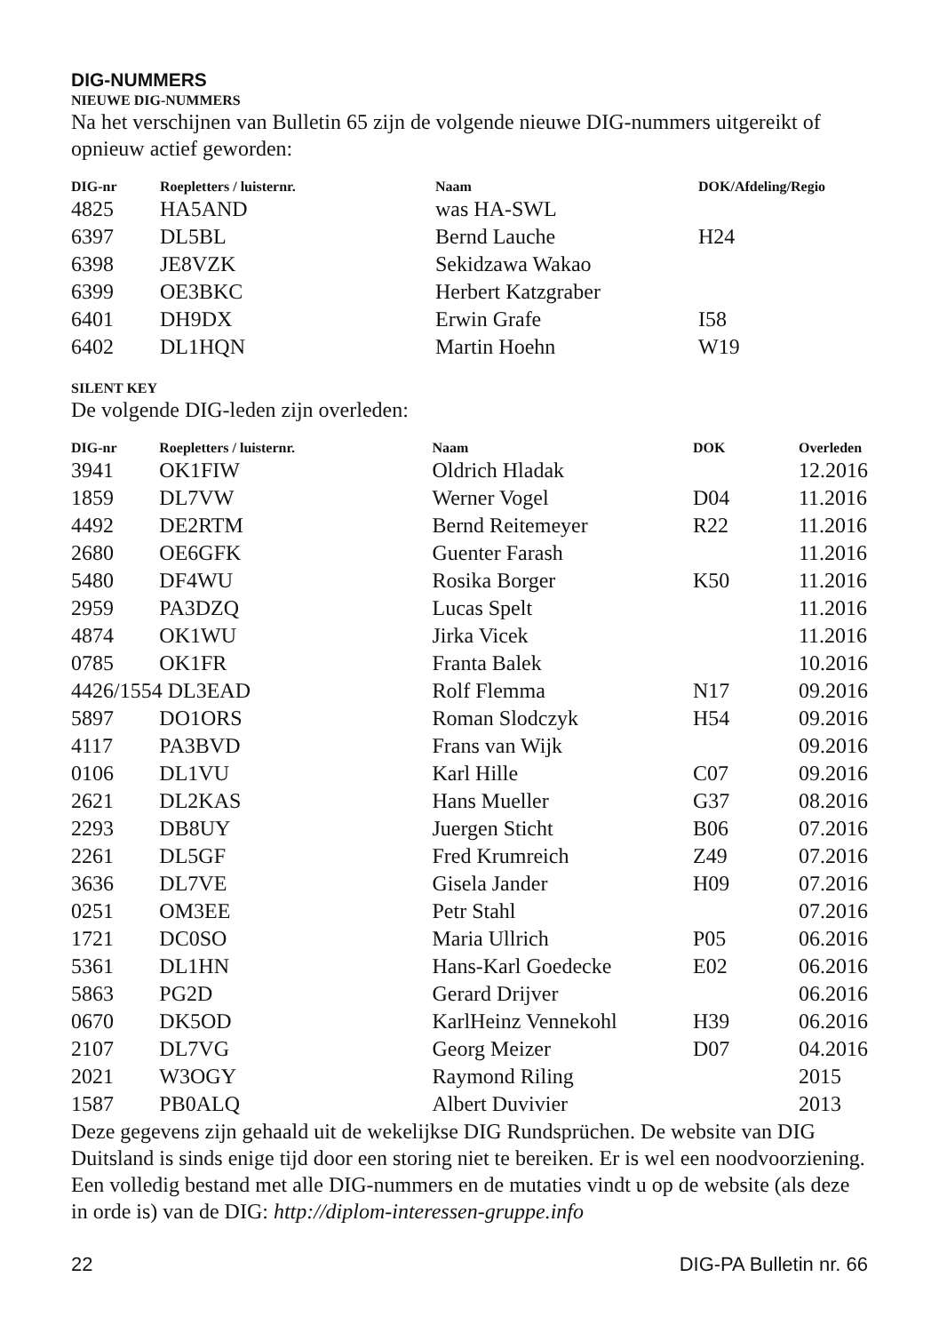DIG-NUMMERS
NIEUWE DIG-NUMMERS
Na het verschijnen van Bulletin 65 zijn de volgende nieuwe DIG-nummers uitgereikt of opnieuw actief geworden:
| DIG-nr | Roepletters / luisternr. | Naam | DOK/Afdeling/Regio |
| --- | --- | --- | --- |
| 4825 | HA5AND | was HA-SWL | |
| 6397 | DL5BL | Bernd Lauche | H24 |
| 6398 | JE8VZK | Sekidzawa Wakao | |
| 6399 | OE3BKC | Herbert Katzgraber | |
| 6401 | DH9DX | Erwin Grafe | I58 |
| 6402 | DL1HQN | Martin Hoehn | W19 |
SILENT KEY
De volgende DIG-leden zijn overleden:
| DIG-nr | Roepletters / luisternr. | Naam | DOK | Overleden |
| --- | --- | --- | --- | --- |
| 3941 | OK1FIW | Oldrich Hladak | | 12.2016 |
| 1859 | DL7VW | Werner Vogel | D04 | 11.2016 |
| 4492 | DE2RTM | Bernd Reitemeyer | R22 | 11.2016 |
| 2680 | OE6GFK | Guenter Farash | | 11.2016 |
| 5480 | DF4WU | Rosika Borger | K50 | 11.2016 |
| 2959 | PA3DZQ | Lucas Spelt | | 11.2016 |
| 4874 | OK1WU | Jirka Vicek | | 11.2016 |
| 0785 | OK1FR | Franta Balek | | 10.2016 |
| 4426/1554 DL3EAD | | Rolf Flemma | N17 | 09.2016 |
| 5897 | DO1ORS | Roman Slodczyk | H54 | 09.2016 |
| 4117 | PA3BVD | Frans van Wijk | | 09.2016 |
| 0106 | DL1VU | Karl Hille | C07 | 09.2016 |
| 2621 | DL2KAS | Hans Mueller | G37 | 08.2016 |
| 2293 | DB8UY | Juergen Sticht | B06 | 07.2016 |
| 2261 | DL5GF | Fred Krumreich | Z49 | 07.2016 |
| 3636 | DL7VE | Gisela Jander | H09 | 07.2016 |
| 0251 | OM3EE | Petr Stahl | | 07.2016 |
| 1721 | DC0SO | Maria Ullrich | P05 | 06.2016 |
| 5361 | DL1HN | Hans-Karl Goedecke | E02 | 06.2016 |
| 5863 | PG2D | Gerard Drijver | | 06.2016 |
| 0670 | DK5OD | KarlHeinz Vennekohl | H39 | 06.2016 |
| 2107 | DL7VG | Georg Meizer | D07 | 04.2016 |
| 2021 | W3OGY | Raymond Riling | | 2015 |
| 1587 | PB0ALQ | Albert Duvivier | | 2013 |
Deze gegevens zijn gehaald uit de wekelijkse DIG Rundsprüchen. De website van DIG Duitsland is sinds enige tijd door een storing niet te bereiken. Er is wel een noodvoorziening. Een volledig bestand met alle DIG-nummers en de mutaties vindt u op de website (als deze in orde is) van de DIG: http://diplom-interessen-gruppe.info
22 DIG-PA Bulletin nr. 66